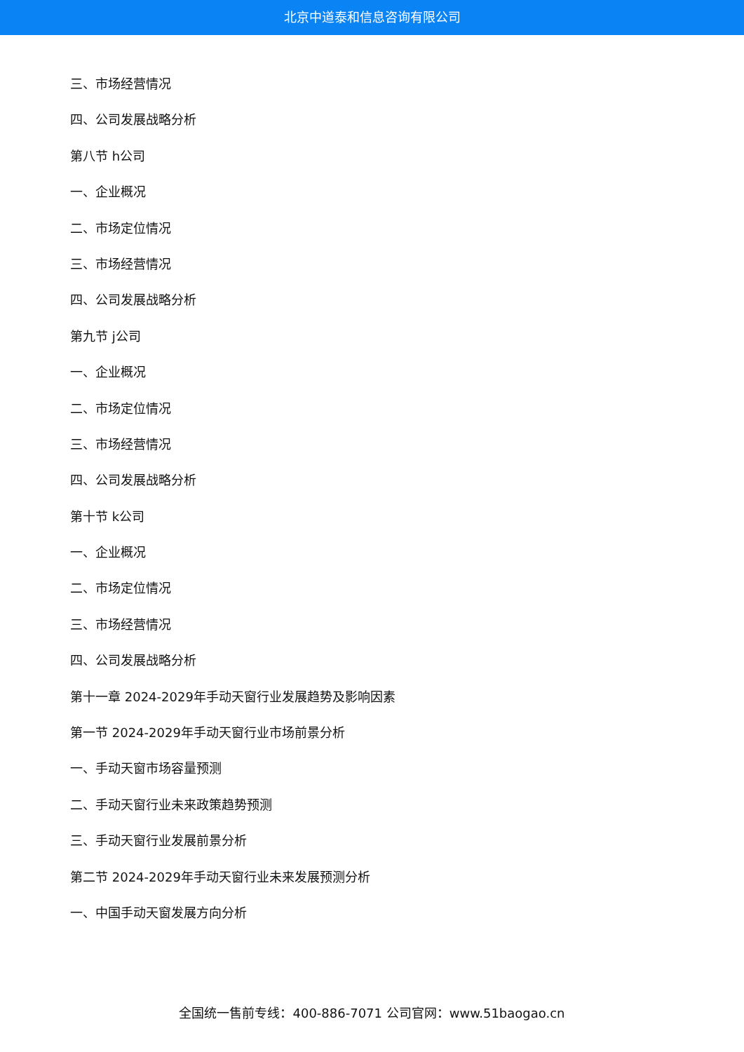北京中道泰和信息咨询有限公司
三、市场经营情况
四、公司发展战略分析
第八节 h公司
一、企业概况
二、市场定位情况
三、市场经营情况
四、公司发展战略分析
第九节 j公司
一、企业概况
二、市场定位情况
三、市场经营情况
四、公司发展战略分析
第十节 k公司
一、企业概况
二、市场定位情况
三、市场经营情况
四、公司发展战略分析
第十一章 2024-2029年手动天窗行业发展趋势及影响因素
第一节 2024-2029年手动天窗行业市场前景分析
一、手动天窗市场容量预测
二、手动天窗行业未来政策趋势预测
三、手动天窗行业发展前景分析
第二节 2024-2029年手动天窗行业未来发展预测分析
一、中国手动天窗发展方向分析
全国统一售前专线：400-886-7071 公司官网：www.51baogao.cn